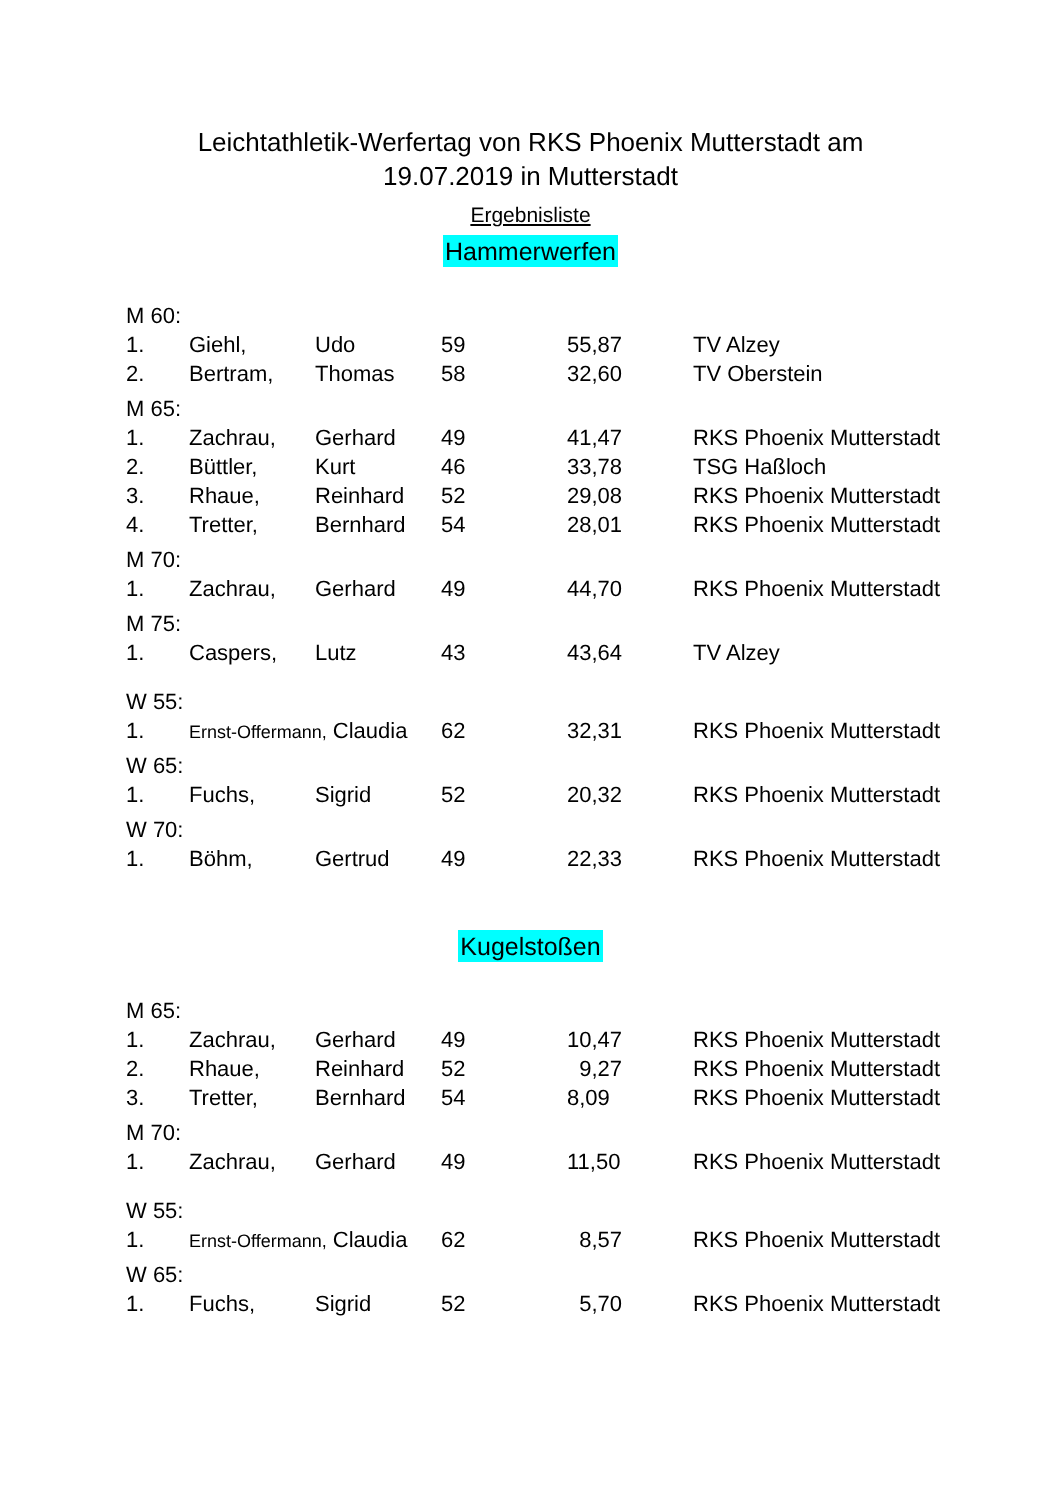Leichtathletik-Werfertag von RKS Phoenix Mutterstadt am
19.07.2019 in Mutterstadt
Ergebnisliste
Hammerwerfen
| M 60: | | | | | |
| 1. | Giehl, | Udo | 59 | 55,87 | TV Alzey |
| 2. | Bertram, | Thomas | 58 | 32,60 | TV Oberstein |
| M 65: | | | | | |
| 1. | Zachrau, | Gerhard | 49 | 41,47 | RKS Phoenix Mutterstadt |
| 2. | Büttler, | Kurt | 46 | 33,78 | TSG Haßloch |
| 3. | Rhaue, | Reinhard | 52 | 29,08 | RKS Phoenix Mutterstadt |
| 4. | Tretter, | Bernhard | 54 | 28,01 | RKS Phoenix Mutterstadt |
| M 70: | | | | | |
| 1. | Zachrau, | Gerhard | 49 | 44,70 | RKS Phoenix Mutterstadt |
| M 75: | | | | | |
| 1. | Caspers, | Lutz | 43 | 43,64 | TV Alzey |
| W 55: | | | | | |
| 1. | Ernst-Offermann, Claudia | | 62 | 32,31 | RKS Phoenix Mutterstadt |
| W 65: | | | | | |
| 1. | Fuchs, | Sigrid | 52 | 20,32 | RKS Phoenix Mutterstadt |
| W 70: | | | | | |
| 1. | Böhm, | Gertrud | 49 | 22,33 | RKS Phoenix Mutterstadt |
Kugelstoßen
| M 65: | | | | | |
| 1. | Zachrau, | Gerhard | 49 | 10,47 | RKS Phoenix Mutterstadt |
| 2. | Rhaue, | Reinhard | 52 | 9,27 | RKS Phoenix Mutterstadt |
| 3. | Tretter, | Bernhard | 54 | 8,09 | RKS Phoenix Mutterstadt |
| M 70: | | | | | |
| 1. | Zachrau, | Gerhard | 49 | 11,50 | RKS Phoenix Mutterstadt |
| W 55: | | | | | |
| 1. | Ernst-Offermann, Claudia | | 62 | 8,57 | RKS Phoenix Mutterstadt |
| W 65: | | | | | |
| 1. | Fuchs, | Sigrid | 52 | 5,70 | RKS Phoenix Mutterstadt |